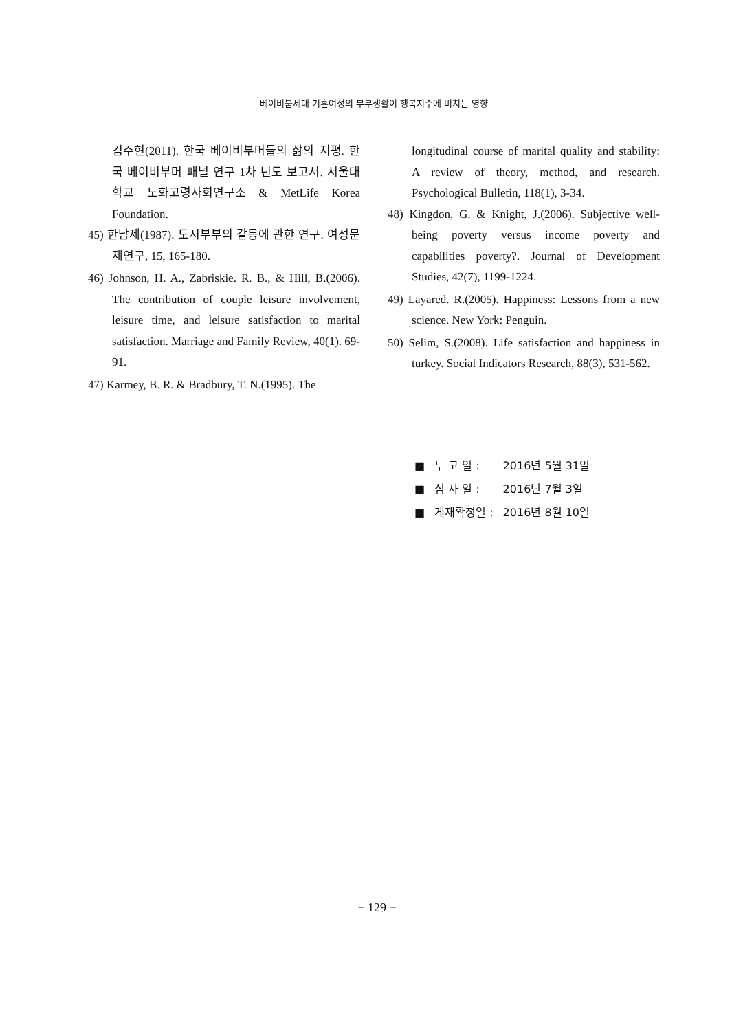베이비붐세대 기혼여성의 부부생활이 행복지수에 미치는 영향
김주현(2011). 한국 베이비부머들의 삶의 지평. 한국 베이비부머 패널 연구 1차 년도 보고서. 서울대학교 노화고령사회연구소 & MetLife Korea Foundation.
45) 한남제(1987). 도시부부의 갈등에 관한 연구. 여성문제연구, 15, 165-180.
46) Johnson, H. A., Zabriskie. R. B., & Hill, B.(2006). The contribution of couple leisure involvement, leisure time, and leisure satisfaction to marital satisfaction. Marriage and Family Review, 40(1). 69-91.
47) Karmey, B. R. & Bradbury, T. N.(1995). The
longitudinal course of marital quality and stability: A review of theory, method, and research. Psychological Bulletin, 118(1), 3-34.
48) Kingdon, G. & Knight, J.(2006). Subjective well-being poverty versus income poverty and capabilities poverty?. Journal of Development Studies, 42(7), 1199-1224.
49) Layared. R.(2005). Happiness: Lessons from a new science. New York: Penguin.
50) Selim, S.(2008). Life satisfaction and happiness in turkey. Social Indicators Research, 88(3), 531-562.
| ■ | 투 고 일 : | 2016년 5월 31일 |
| ■ | 심 사 일 : | 2016년 7월 3일 |
| ■ | 게재확정일 : | 2016년 8월 10일 |
− 129 −